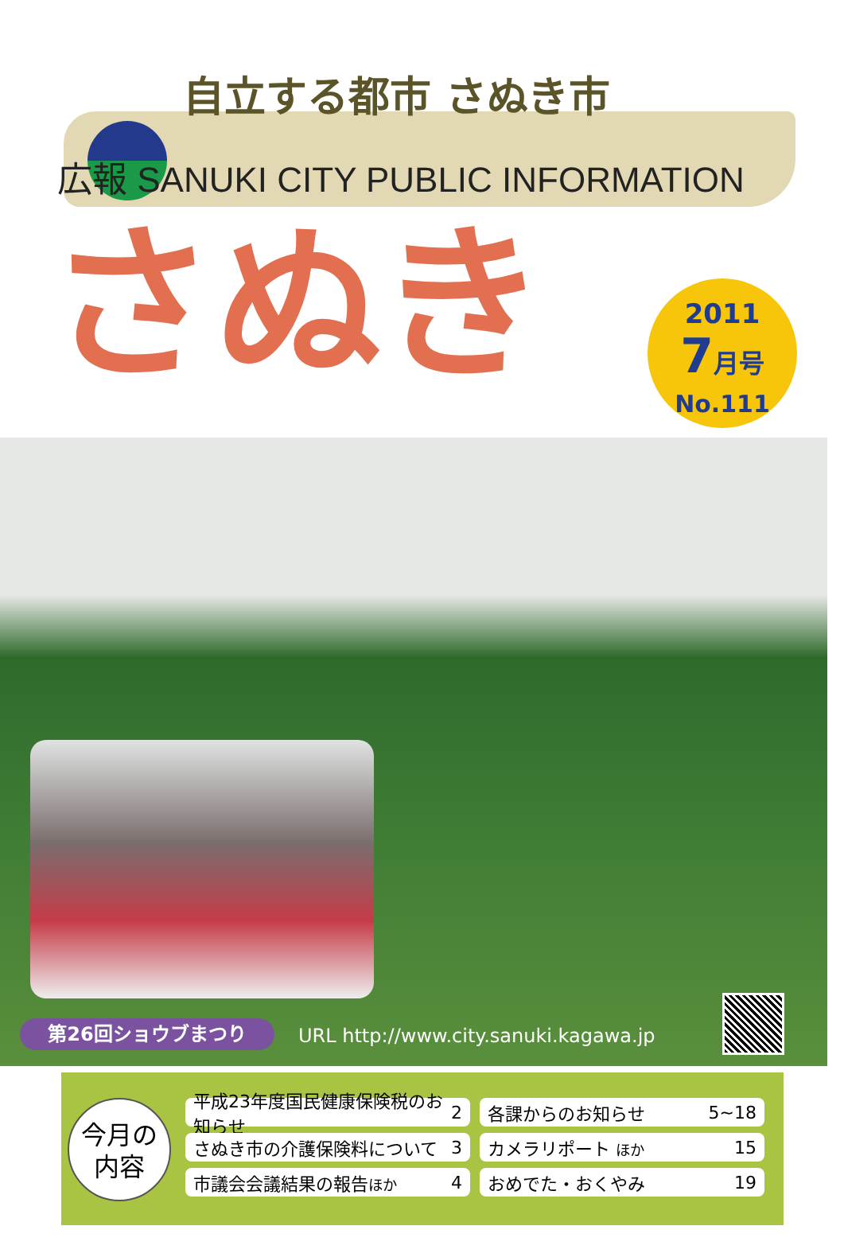自立する都市 さぬき市
広報 SANUKI CITY PUBLIC INFORMATION
さぬき
2011
7月号
No.111
第26回ショウブまつり
URL http://www.city.sanuki.kagawa.jp
今月の
内容
平成23年度国民健康保険税のお知らせ 2
各課からのお知らせ 5~18
さぬき市の介護保険料について 3
カメラリポート ほか 15
市議会会議結果の報告ほか 4
おめでた・おくやみ 19